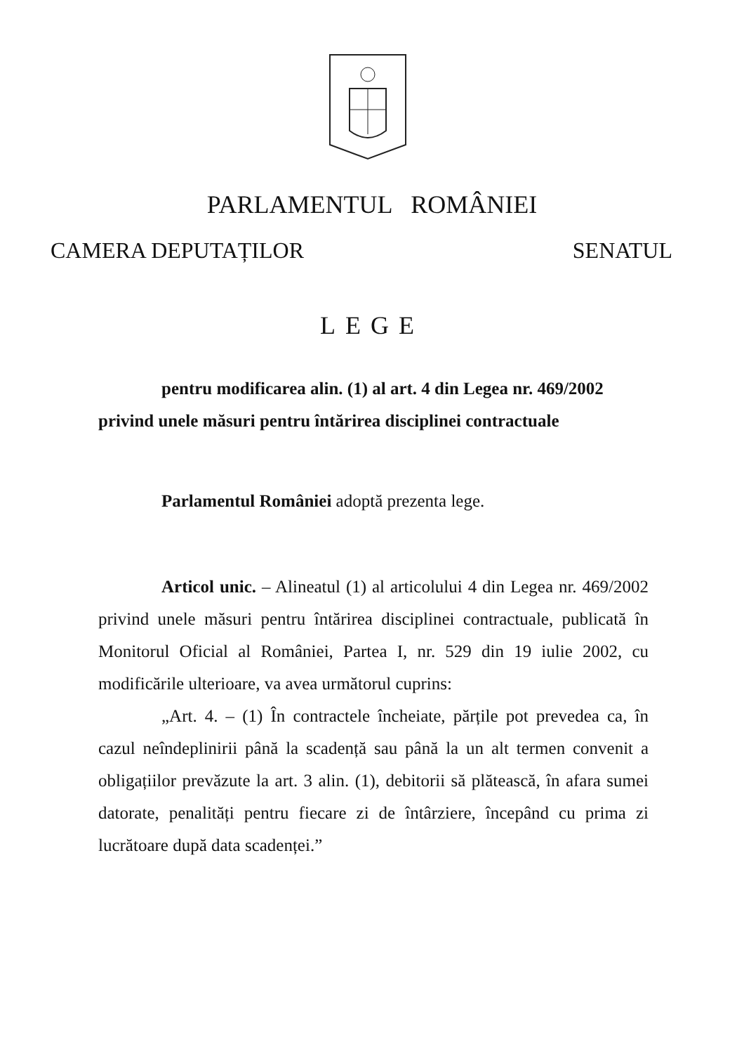PARLAMENTUL ROMÂNIEI
CAMERA DEPUTAȚILOR SENATUL
LEGE
pentru modificarea alin. (1) al art. 4 din Legea nr. 469/2002
privind unele măsuri pentru întărirea disciplinei contractuale
Parlamentul României adoptă prezenta lege.
Articol unic. – Alineatul (1) al articolului 4 din Legea nr. 469/2002 privind unele măsuri pentru întărirea disciplinei contractuale, publicată în Monitorul Oficial al României, Partea I, nr. 529 din 19 iulie 2002, cu modificările ulterioare, va avea următorul cuprins:
„Art. 4. – (1) În contractele încheiate, părțile pot prevedea ca, în cazul neîndeplinirii până la scadență sau până la un alt termen convenit a obligațiilor prevăzute la art. 3 alin. (1), debitorii să plătească, în afara sumei datorate, penalități pentru fiecare zi de întârziere, începând cu prima zi lucrătoare după data scadenței.”